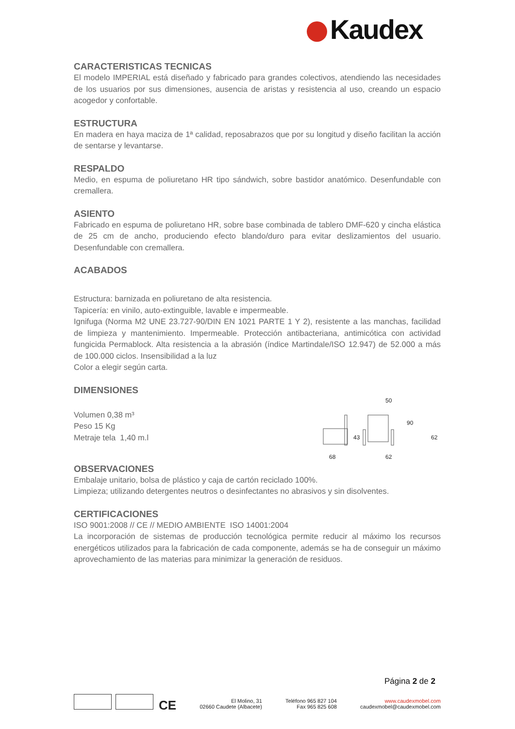Kaudex
CARACTERISTICAS TECNICAS
El modelo IMPERIAL está diseñado y fabricado para grandes colectivos, atendiendo las necesidades de los usuarios por sus dimensiones, ausencia de aristas y resistencia al uso, creando un espacio acogedor y confortable.
ESTRUCTURA
En madera en haya maciza de 1ª calidad, reposabrazos que por su longitud y diseño facilitan la acción de sentarse y levantarse.
RESPALDO
Medio, en espuma de poliuretano HR tipo sándwich, sobre bastidor anatómico. Desenfundable con cremallera.
ASIENTO
Fabricado en espuma de poliuretano HR, sobre base combinada de tablero DMF-620 y cincha elástica de 25 cm de ancho, produciendo efecto blando/duro para evitar deslizamientos del usuario. Desenfundable con cremallera.
ACABADOS
Estructura: barnizada en poliuretano de alta resistencia.
Tapicería: en vinilo, auto-extinguible, lavable e impermeable.
Ignifuga (Norma M2 UNE 23.727-90/DIN EN 1021 PARTE 1 Y 2), resistente a las manchas, facilidad de limpieza y mantenimiento. Impermeable. Protección antibacteriana, antimicótica con actividad fungicida Permablock. Alta resistencia a la abrasión (índice Martindale/ISO 12.947) de 52.000 a más de 100.000 ciclos. Insensibilidad a la luz
Color a elegir según carta.
DIMENSIONES
Volumen 0,38 m³
Peso 15 Kg
Metraje tela 1,40 m.l
50
68
90
43
62
62
OBSERVACIONES
Embalaje unitario, bolsa de plástico y caja de cartón reciclado 100%.
Limpieza; utilizando detergentes neutros o desinfectantes no abrasivos y sin disolventes.
CERTIFICACIONES
ISO 9001:2008 // CE // MEDIO AMBIENTE ISO 14001:2004
La incorporación de sistemas de producción tecnológica permite reducir al máximo los recursos energéticos utilizados para la fabricación de cada componente, además se ha de conseguir un máximo aprovechamiento de las materias para minimizar la generación de residuos.
Página 2 de 2
CE
El Molino, 31
02660 Caudete (Albacete)
Teléfono 965 827 104
Fax 965 825 608
www.caudexmobel.com
caudexmobel@caudexmobel.com